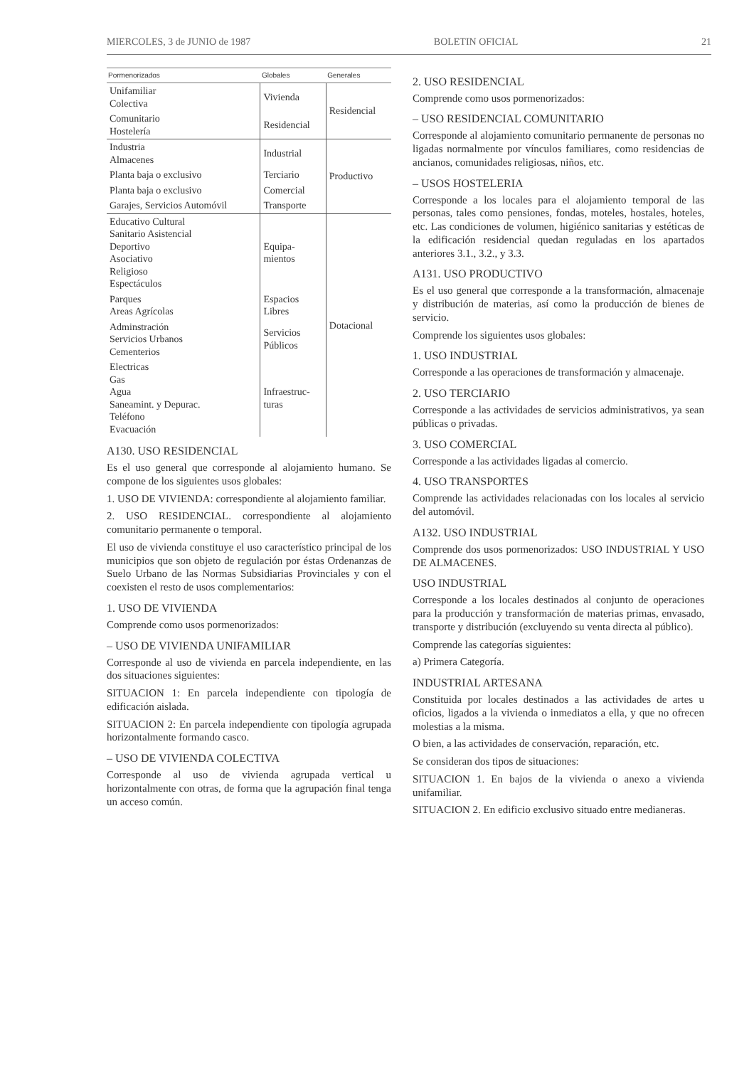MIERCOLES, 3 de JUNIO de 1987 BOLETIN OFICIAL 21
| Pormenorizados | Globales | Generales |
| --- | --- | --- |
| Unifamiliar Colectiva | Vivienda | Residencial |
| Comunitario Hostelería | Residencial | |
| Industria Almacenes | Industrial | Productivo |
| Planta baja o exclusivo | Terciario | |
| Planta baja o exclusivo | Comercial | |
| Garajes, Servicios Automóvil | Transporte | |
| Educativo Cultural Sanitario Asistencial Deportivo Asociativo Religioso Espectáculos | Equipa- mientos | Dotacional |
| Parques Areas Agrícolas | Espacios Libres | |
| Adminstración Servicios Urbanos Cementerios | Servicios Públicos | |
| Electricas Gas Agua Saneamint. y Depurac. Teléfono Evacuación | Infraestruc- turas | |
A130. USO RESIDENCIAL
Es el uso general que corresponde al alojamiento humano. Se compone de los siguientes usos globales:
1. USO DE VIVIENDA: correspondiente al alojamiento familiar.
2. USO RESIDENCIAL. correspondiente al alojamiento comunitario permanente o temporal.
El uso de vivienda constituye el uso característico principal de los municipios que son objeto de regulación por éstas Ordenanzas de Suelo Urbano de las Normas Subsidiarias Provinciales y con el coexisten el resto de usos complementarios:
1. USO DE VIVIENDA
Comprende como usos pormenorizados:
– USO DE VIVIENDA UNIFAMILIAR
Corresponde al uso de vivienda en parcela independiente, en las dos situaciones siguientes:
SITUACION 1: En parcela independiente con tipología de edificación aislada.
SITUACION 2: En parcela independiente con tipología agrupada horizontalmente formando casco.
– USO DE VIVIENDA COLECTIVA
Corresponde al uso de vivienda agrupada vertical u horizontalmente con otras, de forma que la agrupación final tenga un acceso común.
2. USO RESIDENCIAL
Comprende como usos pormenorizados:
– USO RESIDENCIAL COMUNITARIO
Corresponde al alojamiento comunitario permanente de personas no ligadas normalmente por vínculos familiares, como residencias de ancianos, comunidades religiosas, niños, etc.
– USOS HOSTELERIA
Corresponde a los locales para el alojamiento temporal de las personas, tales como pensiones, fondas, moteles, hostales, hoteles, etc. Las condiciones de volumen, higiénico sanitarias y estéticas de la edificación residencial quedan reguladas en los apartados anteriores 3.1., 3.2., y 3.3.
A131. USO PRODUCTIVO
Es el uso general que corresponde a la transformación, almacenaje y distribución de materias, así como la producción de bienes de servicio.
Comprende los siguientes usos globales:
1. USO INDUSTRIAL
Corresponde a las operaciones de transformación y almacenaje.
2. USO TERCIARIO
Corresponde a las actividades de servicios administrativos, ya sean públicas o privadas.
3. USO COMERCIAL
Corresponde a las actividades ligadas al comercio.
4. USO TRANSPORTES
Comprende las actividades relacionadas con los locales al servicio del automóvil.
A132. USO INDUSTRIAL
Comprende dos usos pormenorizados: USO INDUSTRIAL Y USO DE ALMACENES.
USO INDUSTRIAL
Corresponde a los locales destinados al conjunto de operaciones para la producción y transformación de materias primas, envasado, transporte y distribución (excluyendo su venta directa al público).
Comprende las categorías siguientes:
a) Primera Categoría.
INDUSTRIAL ARTESANA
Constituida por locales destinados a las actividades de artes u oficios, ligados a la vivienda o inmediatos a ella, y que no ofrecen molestias a la misma.
O bien, a las actividades de conservación, reparación, etc.
Se consideran dos tipos de situaciones:
SITUACION 1. En bajos de la vivienda o anexo a vivienda unifamiliar.
SITUACION 2. En edificio exclusivo situado entre medianeras.